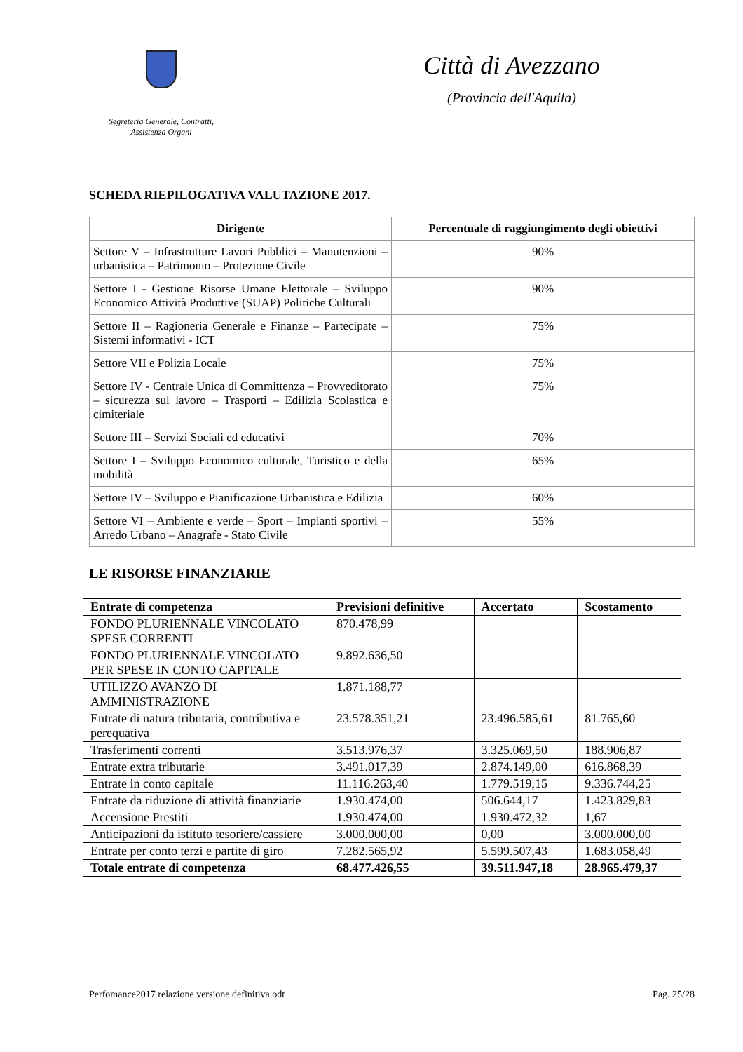Segreteria Generale, Contratti,
Assistenza Organi
Città di Avezzano
(Provincia dell'Aquila)
SCHEDA RIEPILOGATIVA VALUTAZIONE 2017.
| Dirigente | Percentuale di raggiungimento degli obiettivi |
| --- | --- |
| Settore V – Infrastrutture Lavori Pubblici – Manutenzioni – urbanistica – Patrimonio – Protezione Civile | 90% |
| Settore I - Gestione Risorse Umane Elettorale – Sviluppo Economico Attività Produttive (SUAP) Politiche Culturali | 90% |
| Settore II – Ragioneria Generale e Finanze – Partecipate – Sistemi informativi - ICT | 75% |
| Settore VII e Polizia Locale | 75% |
| Settore IV - Centrale Unica di Committenza – Provveditorato – sicurezza sul lavoro – Trasporti – Edilizia Scolastica e cimiteriale | 75% |
| Settore III – Servizi Sociali ed educativi | 70% |
| Settore I – Sviluppo Economico culturale, Turistico e della mobilità | 65% |
| Settore IV – Sviluppo e Pianificazione Urbanistica e Edilizia | 60% |
| Settore VI – Ambiente e verde – Sport – Impianti sportivi – Arredo Urbano – Anagrafe - Stato Civile | 55% |
LE RISORSE FINANZIARIE
| Entrate di competenza | Previsioni definitive | Accertato | Scostamento |
| --- | --- | --- | --- |
| FONDO PLURIENNALE VINCOLATO SPESE CORRENTI | 870.478,99 | | |
| FONDO PLURIENNALE VINCOLATO PER SPESE IN CONTO CAPITALE | 9.892.636,50 | | |
| UTILIZZO AVANZO DI AMMINISTRAZIONE | 1.871.188,77 | | |
| Entrate di natura tributaria, contributiva e perequativa | 23.578.351,21 | 23.496.585,61 | 81.765,60 |
| Trasferimenti correnti | 3.513.976,37 | 3.325.069,50 | 188.906,87 |
| Entrate extra tributarie | 3.491.017,39 | 2.874.149,00 | 616.868,39 |
| Entrate in conto capitale | 11.116.263,40 | 1.779.519,15 | 9.336.744,25 |
| Entrate da riduzione di attività finanziarie | 1.930.474,00 | 506.644,17 | 1.423.829,83 |
| Accensione Prestiti | 1.930.474,00 | 1.930.472,32 | 1,67 |
| Anticipazioni da istituto tesoriere/cassiere | 3.000.000,00 | 0,00 | 3.000.000,00 |
| Entrate per conto terzi e partite di giro | 7.282.565,92 | 5.599.507,43 | 1.683.058,49 |
| Totale entrate di competenza | 68.477.426,55 | 39.511.947,18 | 28.965.479,37 |
Perfomance2017 relazione versione definitiva.odt Pag. 25/28